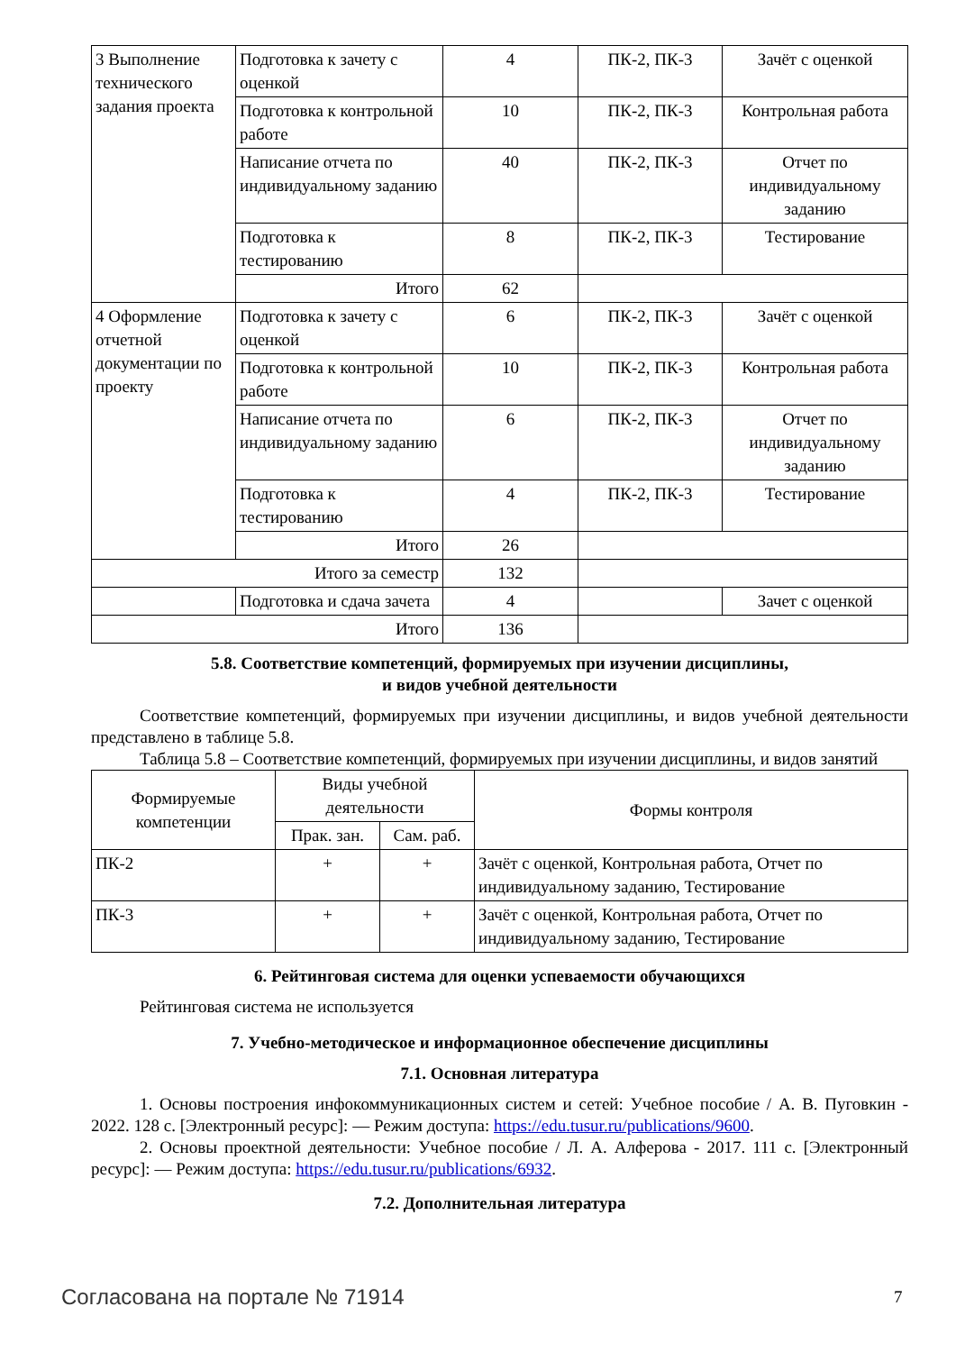| 3 Выполнение технического задания проекта | Подготовка к зачету с оценкой | 4 | ПК-2, ПК-3 | Зачёт с оценкой |
| | Подготовка к контрольной работе | 10 | ПК-2, ПК-3 | Контрольная работа |
| | Написание отчета по индивидуальному заданию | 40 | ПК-2, ПК-3 | Отчет по индивидуальному заданию |
| | Подготовка к тестированию | 8 | ПК-2, ПК-3 | Тестирование |
| | Итого | 62 | | |
| 4 Оформление отчетной документации по проекту | Подготовка к зачету с оценкой | 6 | ПК-2, ПК-3 | Зачёт с оценкой |
| | Подготовка к контрольной работе | 10 | ПК-2, ПК-3 | Контрольная работа |
| | Написание отчета по индивидуальному заданию | 6 | ПК-2, ПК-3 | Отчет по индивидуальному заданию |
| | Подготовка к тестированию | 4 | ПК-2, ПК-3 | Тестирование |
| | Итого | 26 | | |
| Итого за семестр | | 132 | | |
| | Подготовка и сдача зачета | 4 | | Зачет с оценкой |
| Итого | | 136 | | |
5.8. Соответствие компетенций, формируемых при изучении дисциплины,
и видов учебной деятельности
Соответствие компетенций, формируемых при изучении дисциплины, и видов учебной деятельности представлено в таблице 5.8.
Таблица 5.8 – Соответствие компетенций, формируемых при изучении дисциплины, и видов занятий
| Формируемые компетенции | Виды учебной деятельности | | Формы контроля |
| --- | --- | --- | --- |
| | Прак. зан. | Сам. раб. | |
| ПК-2 | + | + | Зачёт с оценкой, Контрольная работа, Отчет по индивидуальному заданию, Тестирование |
| ПК-3 | + | + | Зачёт с оценкой, Контрольная работа, Отчет по индивидуальному заданию, Тестирование |
6. Рейтинговая система для оценки успеваемости обучающихся
Рейтинговая система не используется
7. Учебно-методическое и информационное обеспечение дисциплины
7.1. Основная литература
1. Основы построения инфокоммуникационных систем и сетей: Учебное пособие / А. В. Пуговкин - 2022. 128 с. [Электронный ресурс]: — Режим доступа: https://edu.tusur.ru/publications/9600.
2. Основы проектной деятельности: Учебное пособие / Л. А. Алферова - 2017. 111 с. [Электронный ресурс]: — Режим доступа: https://edu.tusur.ru/publications/6932.
7.2. Дополнительная литература
Согласована на портале № 71914 7